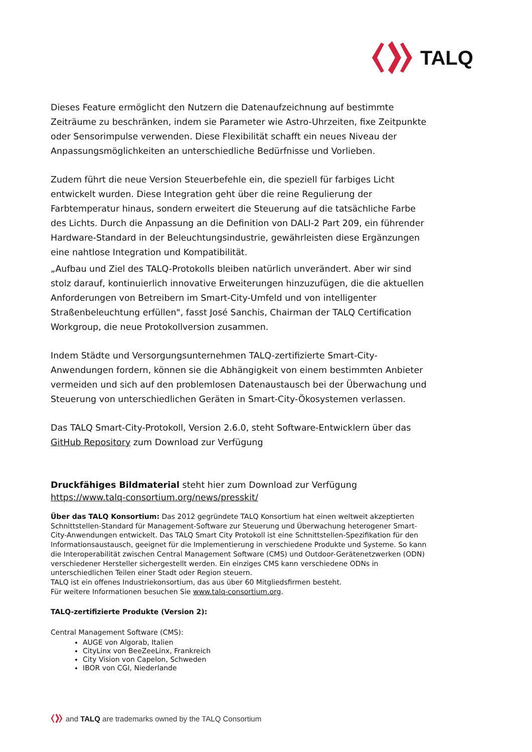TALQ
Dieses Feature ermöglicht den Nutzern die Datenaufzeichnung auf bestimmte Zeiträume zu beschränken, indem sie Parameter wie Astro-Uhrzeiten, fixe Zeitpunkte oder Sensorimpulse verwenden. Diese Flexibilität schafft ein neues Niveau der Anpassungsmöglichkeiten an unterschiedliche Bedürfnisse und Vorlieben.
Zudem führt die neue Version Steuerbefehle ein, die speziell für farbiges Licht entwickelt wurden. Diese Integration geht über die reine Regulierung der Farbtemperatur hinaus, sondern erweitert die Steuerung auf die tatsächliche Farbe des Lichts. Durch die Anpassung an die Definition von DALI-2 Part 209, ein führender Hardware-Standard in der Beleuchtungsindustrie, gewährleisten diese Ergänzungen eine nahtlose Integration und Kompatibilität.
„Aufbau und Ziel des TALQ-Protokolls bleiben natürlich unverändert. Aber wir sind stolz darauf, kontinuierlich innovative Erweiterungen hinzuzufügen, die die aktuellen Anforderungen von Betreibern im Smart-City-Umfeld und von intelligenter Straßenbeleuchtung erfüllen", fasst José Sanchis, Chairman der TALQ Certification Workgroup, die neue Protokollversion zusammen.
Indem Städte und Versorgungsunternehmen TALQ-zertifizierte Smart-City-Anwendungen fordern, können sie die Abhängigkeit von einem bestimmten Anbieter vermeiden und sich auf den problemlosen Datenaustausch bei der Überwachung und Steuerung von unterschiedlichen Geräten in Smart-City-Ökosystemen verlassen.
Das TALQ Smart-City-Protokoll, Version 2.6.0, steht Software-Entwicklern über das GitHub Repository zum Download zur Verfügung
Druckfähiges Bildmaterial steht hier zum Download zur Verfügung
https://www.talq-consortium.org/news/presskit/
Über das TALQ Konsortium: Das 2012 gegründete TALQ Konsortium hat einen weltweit akzeptierten Schnittstellen-Standard für Management-Software zur Steuerung und Überwachung heterogener Smart-City-Anwendungen entwickelt. Das TALQ Smart City Protokoll ist eine Schnittstellen-Spezifikation für den Informationsaustausch, geeignet für die Implementierung in verschiedene Produkte und Systeme. So kann die Interoperabilität zwischen Central Management Software (CMS) und Outdoor-Gerätenetzwerken (ODN) verschiedener Hersteller sichergestellt werden. Ein einziges CMS kann verschiedene ODNs in unterschiedlichen Teilen einer Stadt oder Region steuern.
TALQ ist ein offenes Industriekonsortium, das aus über 60 Mitgliedsfirmen besteht.
Für weitere Informationen besuchen Sie www.talq-consortium.org.
TALQ-zertifizierte Produkte (Version 2):
Central Management Software (CMS):
AUGE von Algorab, Italien
CityLinx von BeeZeeLinx, Frankreich
City Vision von Capelon, Schweden
IBOR von CGI, Niederlande
and TALQ are trademarks owned by the TALQ Consortium